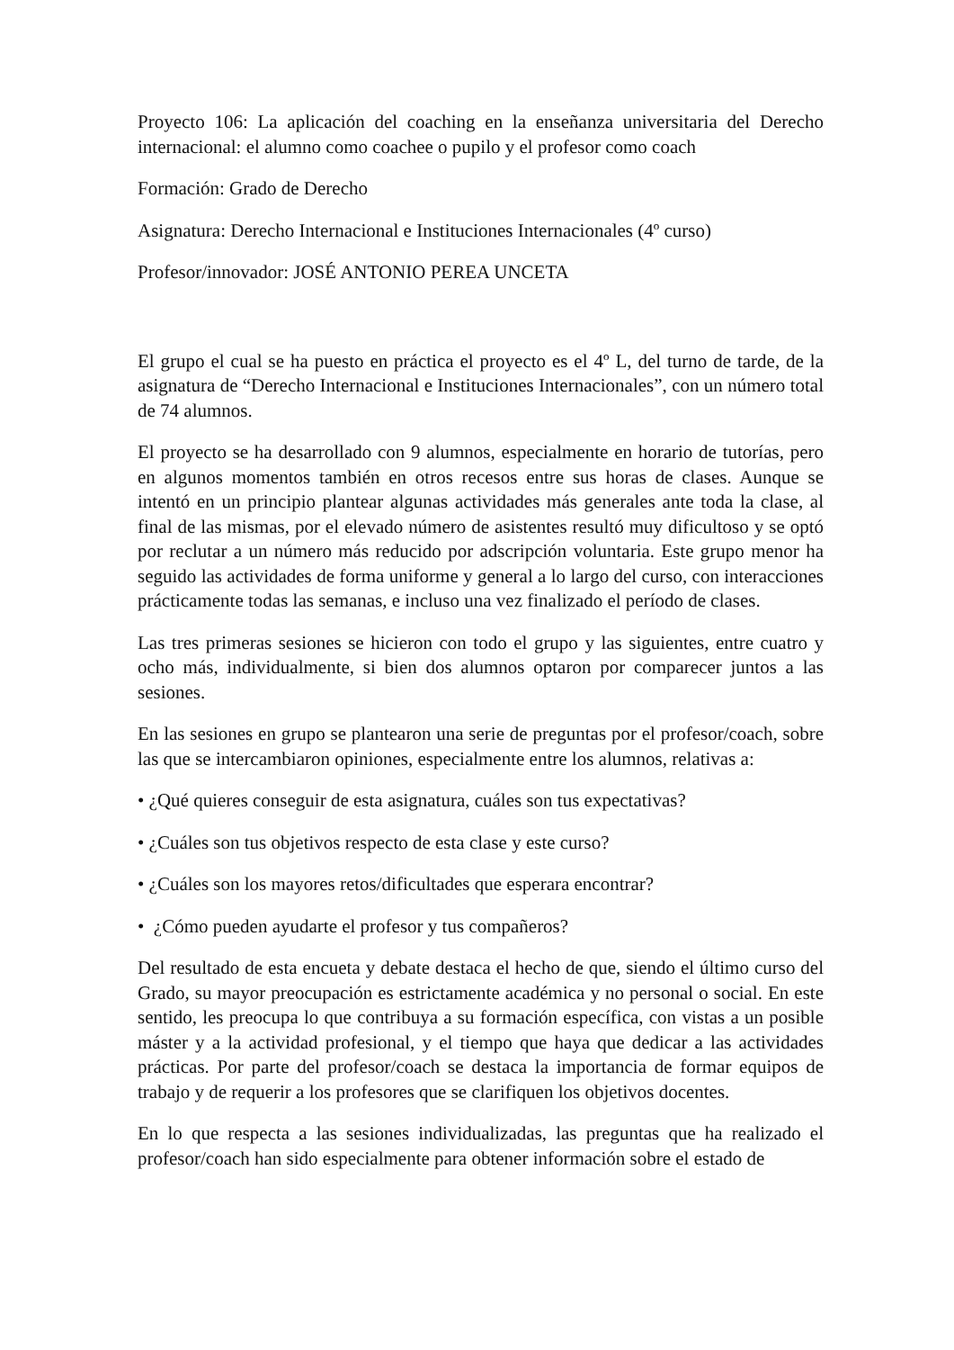Proyecto 106: La aplicación del coaching en la enseñanza universitaria del Derecho internacional: el alumno como coachee o pupilo y el profesor como coach
Formación: Grado de Derecho
Asignatura: Derecho Internacional e Instituciones Internacionales (4º curso)
Profesor/innovador: JOSÉ ANTONIO PEREA UNCETA
El grupo el cual se ha puesto en práctica el proyecto es el 4º L, del turno de tarde, de la asignatura de “Derecho Internacional e Instituciones Internacionales”, con un número total de 74 alumnos.
El proyecto se ha desarrollado con 9 alumnos, especialmente en horario de tutorías, pero en algunos momentos también en otros recesos entre sus horas de clases. Aunque se intentó en un principio plantear algunas actividades más generales ante toda la clase, al final de las mismas, por el elevado número de asistentes resultó muy dificultoso y se optó por reclutar a un número más reducido por adscripción voluntaria. Este grupo menor ha seguido las actividades de forma uniforme y general a lo largo del curso, con interacciones prácticamente todas las semanas, e incluso una vez finalizado el período de clases.
Las tres primeras sesiones se hicieron con todo el grupo y las siguientes, entre cuatro y ocho más, individualmente, si bien dos alumnos optaron por comparecer juntos a las sesiones.
En las sesiones en grupo se plantearon una serie de preguntas por el profesor/coach, sobre las que se intercambiaron opiniones, especialmente entre los alumnos, relativas a:
• ¿Qué quieres conseguir de esta asignatura, cuáles son tus expectativas?
• ¿Cuáles son tus objetivos respecto de esta clase y este curso?
• ¿Cuáles son los mayores retos/dificultades que esperara encontrar?
• ¿Cómo pueden ayudarte el profesor y tus compañeros?
Del resultado de esta encueta y debate destaca el hecho de que, siendo el último curso del Grado, su mayor preocupación es estrictamente académica y no personal o social. En este sentido, les preocupa lo que contribuya a su formación específica, con vistas a un posible máster y a la actividad profesional, y el tiempo que haya que dedicar a las actividades prácticas. Por parte del profesor/coach se destaca la importancia de formar equipos de trabajo y de requerir a los profesores que se clarifiquen los objetivos docentes.
En lo que respecta a las sesiones individualizadas, las preguntas que ha realizado el profesor/coach han sido especialmente para obtener información sobre el estado de